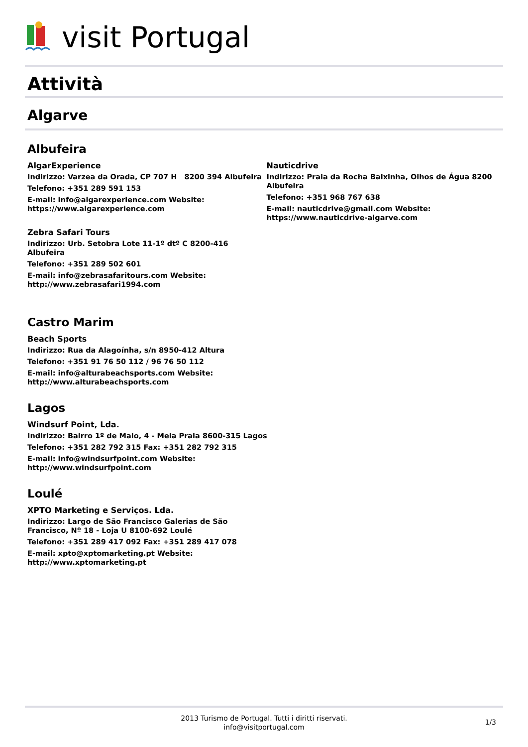visit Portugal
Attività
Algarve
Albufeira
AlgarExperience
Indirizzo: Varzea da Orada, CP 707 H 8200 394 Albufeira
Telefono: +351 289 591 153
E-mail: info@algarexperience.com Website: https://www.algarexperience.com
Zebra Safari Tours
Indirizzo: Urb. Setobra Lote 11-1º dtº C 8200-416 Albufeira
Telefono: +351 289 502 601
E-mail: info@zebrasafaritours.com Website: http://www.zebrasafari1994.com
Nauticdrive
Indirizzo: Praia da Rocha Baixinha, Olhos de Água 8200 Albufeira
Telefono: +351 968 767 638
E-mail: nauticdrive@gmail.com Website: https://www.nauticdrive-algarve.com
Castro Marim
Beach Sports
Indirizzo: Rua da Alagoínha, s/n 8950-412 Altura
Telefono: +351 91 76 50 112 / 96 76 50 112
E-mail: info@alturabeachsports.com Website: http://www.alturabeachsports.com
Lagos
Windsurf Point, Lda.
Indirizzo: Bairro 1º de Maio, 4 - Meia Praia 8600-315 Lagos
Telefono: +351 282 792 315 Fax: +351 282 792 315
E-mail: info@windsurfpoint.com Website: http://www.windsurfpoint.com
Loulé
XPTO Marketing e Serviços. Lda.
Indirizzo: Largo de São Francisco Galerias de São Francisco, Nº 18 - Loja U 8100-692 Loulé
Telefono: +351 289 417 092 Fax: +351 289 417 078
E-mail: xpto@xptomarketing.pt Website: http://www.xptomarketing.pt
2013 Turismo de Portugal. Tutti i diritti riservati.
info@visitportugal.com
1/3